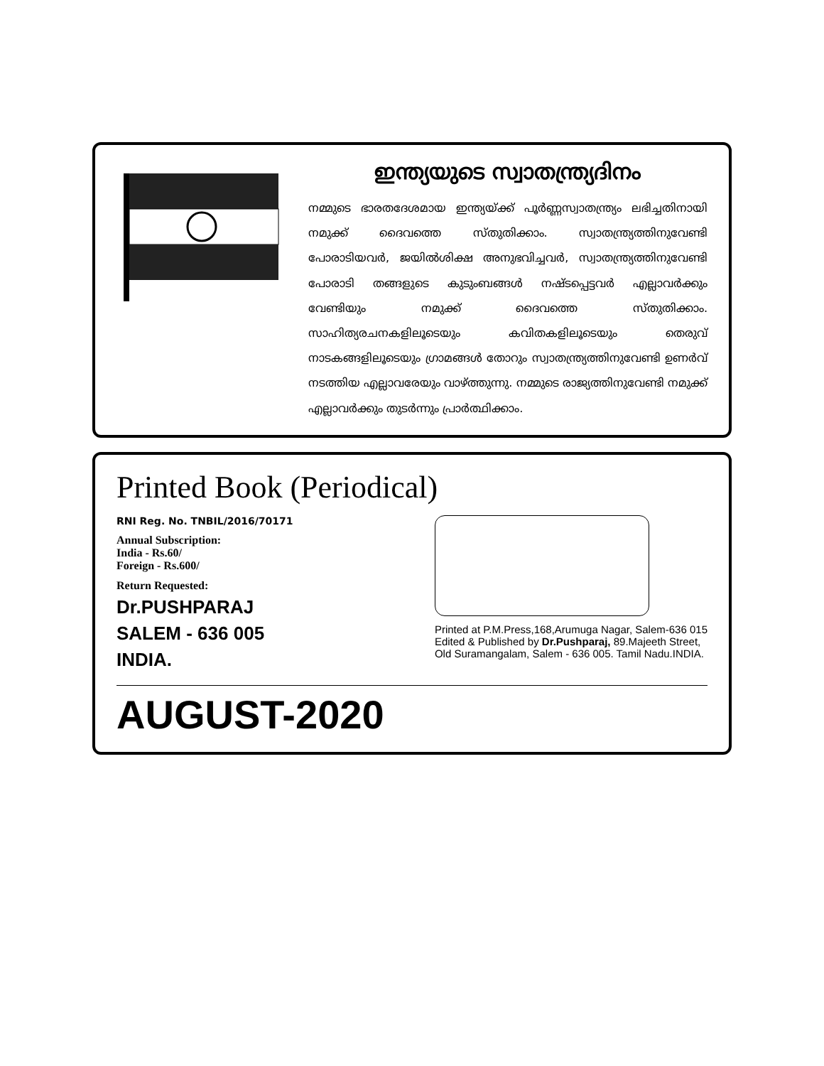ഇന്ത്യയുടെ സ്വാതന്ത്ര്യദിനം
നമ്മുടെ ഭാരതദേശമായ ഇന്ത്യയ്ക്ക് പൂർണ്ണസ്വാതന്ത്ര്യം ലഭിച്ചതിനായി നമുക്ക് ദൈവത്തെ സ്തുതിക്കാം. സ്വാതന്ത്ര്യത്തിനുവേണ്ടി പോരാടിയവർ, ജയിൽശിക്ഷ അനുഭവിച്ചവർ, സ്വാതന്ത്ര്യത്തിനുവേണ്ടി പോരാടി തങ്ങളുടെ കുടുംബങ്ങൾ നഷ്ടപ്പെട്ടവർ എല്ലാവർക്കും വേണ്ടിയും നമുക്ക് ദൈവത്തെ സ്തുതിക്കാം. സാഹിത്യരചനകളിലൂടെയും കവിതകളിലൂടെയും തെരുവ് നാടകങ്ങളിലൂടെയും ഗ്രാമങ്ങൾ തോറും സ്വാതന്ത്ര്യത്തിനുവേണ്ടി ഉണർവ് നടത്തിയ എല്ലാവരേയും വാഴ്ത്തുന്നു. നമ്മുടെ രാജ്യത്തിനുവേണ്ടി നമുക്ക് എല്ലാവർക്കും തുടർന്നും പ്രാർത്ഥിക്കാം.
Printed Book (Periodical)
RNI Reg. No. TNBIL/2016/70171
Annual Subscription:
India - Rs.60/
Foreign - Rs.600/
Return Requested:
Dr.PUSHPARAJ
SALEM - 636 005
INDIA.
Printed at P.M.Press,168,Arumuga Nagar, Salem-636 015
Edited & Published by Dr.Pushparaj, 89.Majeeth Street,
Old Suramangalam, Salem - 636 005. Tamil Nadu.INDIA.
AUGUST-2020